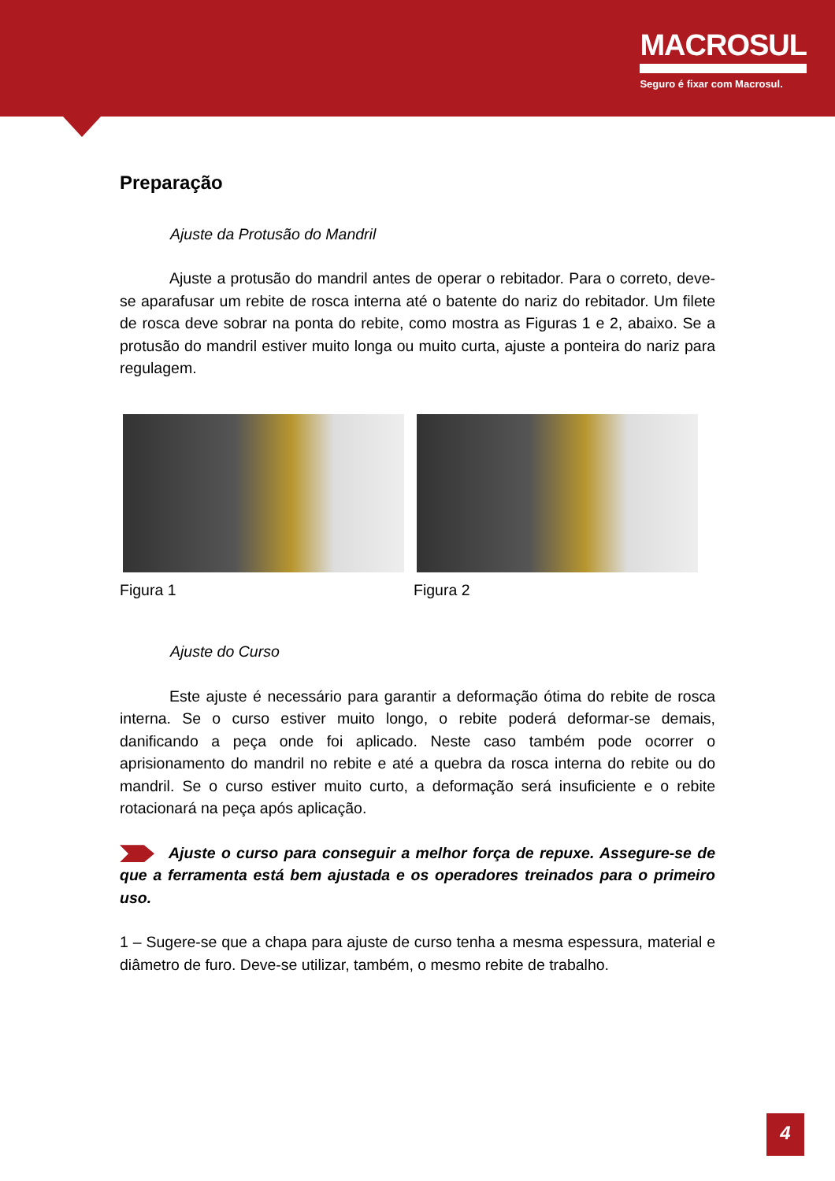MACROSUL
Seguro é fixar com Macrosul.
Preparação
Ajuste da Protusão do Mandril
Ajuste a protusão do mandril antes de operar o rebitador. Para o correto, deve-se aparafusar um rebite de rosca interna até o batente do nariz do rebitador. Um filete de rosca deve sobrar na ponta do rebite, como mostra as Figuras 1 e 2, abaixo. Se a protusão do mandril estiver muito longa ou muito curta, ajuste a ponteira do nariz para regulagem.
Figura 1 Figura 2
Ajuste do Curso
Este ajuste é necessário para garantir a deformação ótima do rebite de rosca interna. Se o curso estiver muito longo, o rebite poderá deformar-se demais, danificando a peça onde foi aplicado. Neste caso também pode ocorrer o aprisionamento do mandril no rebite e até a quebra da rosca interna do rebite ou do mandril. Se o curso estiver muito curto, a deformação será insuficiente e o rebite rotacionará na peça após aplicação.
Ajuste o curso para conseguir a melhor força de repuxe. Assegure-se de que a ferramenta está bem ajustada e os operadores treinados para o primeiro uso.
1 – Sugere-se que a chapa para ajuste de curso tenha a mesma espessura, material e diâmetro de furo. Deve-se utilizar, também, o mesmo rebite de trabalho.
4